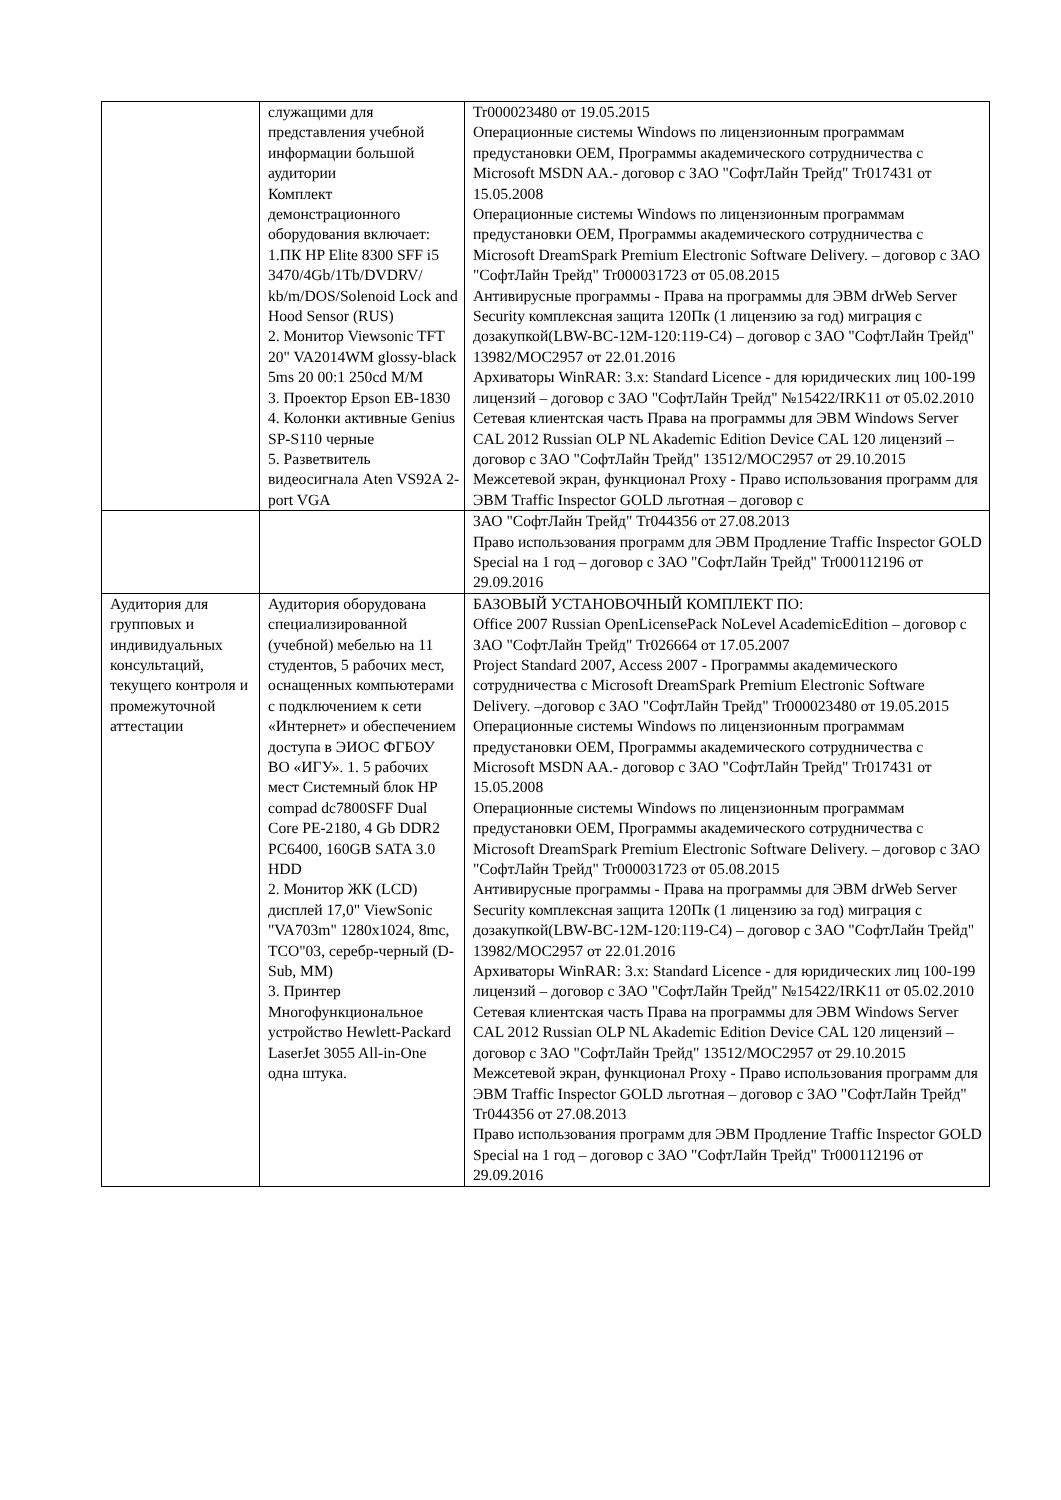| | служащими для представления учебной информации большой аудитории Комплект демонстрационного оборудования включает: 1.ПК HP Elite 8300 SFF i5 3470/4Gb/1Tb/DVDRV/ kb/m/DOS/Solenoid Lock and Hood Sensor (RUS) 2. Монитор Viewsonic TFT 20" VA2014WM glossy-black 5ms 20 00:1 250cd M/M 3. Проектор Epson EB-1830 4. Колонки активные Genius SP-S110 черные 5. Разветвитель видеосигнала Aten VS92A 2- port VGA | Tr000023480 от 19.05.2015 Операционные системы Windows по лицензионным программам предустановки OEM, Программы академического сотрудничества с Microsoft MSDN AA.- договор с ЗАО "СофтЛайн Трейд" Tr017431 от 15.05.2008 Операционные системы Windows по лицензионным программам предустановки OEM, Программы академического сотрудничества с Microsoft DreamSpark Premium Electronic Software Delivery. – договор с ЗАО "СофтЛайн Трейд" Tr000031723 от 05.08.2015 Антивирусные программы - Права на программы для ЭВМ drWeb Server Security комплексная защита 120Пк (1 лицензию за год) миграция с дозакупкой(LBW-BC-12M-120:119-C4) – договор с ЗАО "СофтЛайн Трейд" 13982/MOC2957 от 22.01.2016 Архиваторы WinRAR: 3.x: Standard Licence - для юридических лиц 100-199 лицензий – договор с ЗАО "СофтЛайн Трейд" №15422/IRK11 от 05.02.2010 Сетевая клиентская часть Права на программы для ЭВМ Windows Server CAL 2012 Russian OLP NL Akademic Edition Device CAL 120 лицензий – договор с ЗАО "СофтЛайн Трейд" 13512/MOC2957 от 29.10.2015 Межсетевой экран, функционал Proxy - Право использования программ для ЭВМ Traffic Inspector GOLD льготная – договор с |
| | | ЗАО "СофтЛайн Трейд" Tr044356 от 27.08.2013 Право использования программ для ЭВМ Продление Traffic Inspector GOLD Special на 1 год – договор с ЗАО "СофтЛайн Трейд" Tr000112196 от 29.09.2016 |
| Аудитория для групповых и индивидуальных консультаций, текущего контроля и промежуточной аттестации | Аудитория оборудована специализированной (учебной) мебелью на 11 студентов, 5 рабочих мест, оснащенных компьютерами с подключением к сети «Интернет» и обеспечением доступа в ЭИОС ФГБОУ ВО «ИГУ». 1. 5 рабочих мест Системный блок HP compad dc7800SFF Dual Core PE-2180, 4 Gb DDR2 PC6400, 160GB SATA 3.0 HDD 2. Монитор ЖК (LCD) дисплей 17,0" ViewSonic "VA703m" 1280x1024, 8mc, TCO"03, серебр-черный (D-Sub, MM) 3. Принтер Многофункциональное устройство Hewlett-Packard LaserJet 3055 All-in-One одна штука. | БАЗОВЫЙ УСТАНОВОЧНЫЙ КОМПЛЕКТ ПО: Office 2007 Russian OpenLicensePack NoLevel AcademicEdition – договор с ЗАО "СофтЛайн Трейд" Tr026664 от 17.05.2007 Project Standard 2007, Access 2007 - Программы академического сотрудничества с Microsoft DreamSpark Premium Electronic Software Delivery. –договор с ЗАО "СофтЛайн Трейд" Tr000023480 от 19.05.2015 Операционные системы Windows по лицензионным программам предустановки OEM, Программы академического сотрудничества с Microsoft MSDN AA.- договор с ЗАО "СофтЛайн Трейд" Tr017431 от 15.05.2008 Операционные системы Windows по лицензионным программам предустановки OEM, Программы академического сотрудничества с Microsoft DreamSpark Premium Electronic Software Delivery. – договор с ЗАО "СофтЛайн Трейд" Tr000031723 от 05.08.2015 Антивирусные программы - Права на программы для ЭВМ drWeb Server Security комплексная защита 120Пк (1 лицензию за год) миграция с дозакупкой(LBW-BC-12M-120:119-C4) – договор с ЗАО "СофтЛайн Трейд" 13982/MOC2957 от 22.01.2016 Архиваторы WinRAR: 3.x: Standard Licence - для юридических лиц 100-199 лицензий – договор с ЗАО "СофтЛайн Трейд" №15422/IRK11 от 05.02.2010 Сетевая клиентская часть Права на программы для ЭВМ Windows Server CAL 2012 Russian OLP NL Akademic Edition Device CAL 120 лицензий – договор с ЗАО "СофтЛайн Трейд" 13512/MOC2957 от 29.10.2015 Межсетевой экран, функционал Proxy - Право использования программ для ЭВМ Traffic Inspector GOLD льготная – договор с ЗАО "СофтЛайн Трейд" Tr044356 от 27.08.2013 Право использования программ для ЭВМ Продление Traffic Inspector GOLD Special на 1 год – договор с ЗАО "СофтЛайн Трейд" Tr000112196 от 29.09.2016 |